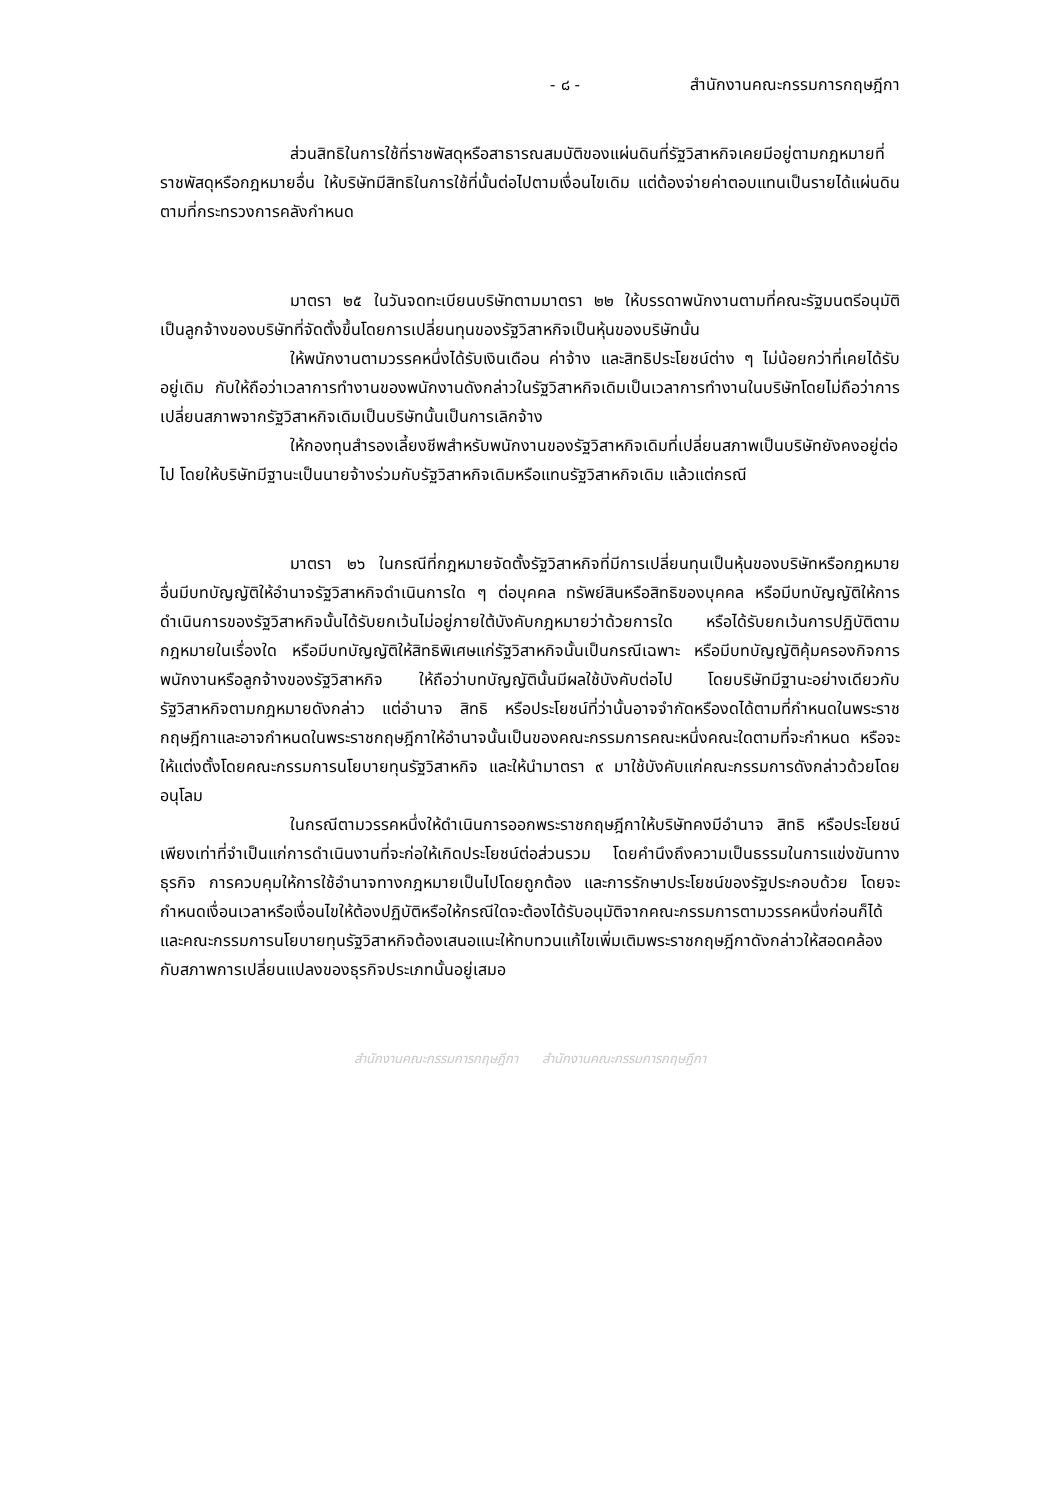- ๘ - สำนักงานคณะกรรมการกฤษฎีกา
ส่วนสิทธิในการใช้ที่ราชพัสดุหรือสาธารณสมบัติของแผ่นดินที่รัฐวิสาหกิจเคยมีอยู่ตามกฎหมายที่ราชพัสดุหรือกฎหมายอื่น ให้บริษัทมีสิทธิในการใช้ที่นั้นต่อไปตามเงื่อนไขเดิม แต่ต้องจ่ายค่าตอบแทนเป็นรายได้แผ่นดินตามที่กระทรวงการคลังกำหนด
มาตรา ๒๕ ในวันจดทะเบียนบริษัทตามมาตรา ๒๒ ให้บรรดาพนักงานตามที่คณะรัฐมนตรีอนุมัติเป็นลูกจ้างของบริษัทที่จัดตั้งขึ้นโดยการเปลี่ยนทุนของรัฐวิสาหกิจเป็นหุ้นของบริษัทนั้น
ให้พนักงานตามวรรคหนึ่งได้รับเงินเดือน ค่าจ้าง และสิทธิประโยชน์ต่าง ๆ ไม่น้อยกว่าที่เคยได้รับอยู่เดิม กับให้ถือว่าเวลาการทำงานของพนักงานดังกล่าวในรัฐวิสาหกิจเดิมเป็นเวลาการทำงานในบริษัทโดยไม่ถือว่าการเปลี่ยนสภาพจากรัฐวิสาหกิจเดิมเป็นบริษัทนั้นเป็นการเลิกจ้าง
ให้กองทุนสำรองเลี้ยงชีพสำหรับพนักงานของรัฐวิสาหกิจเดิมที่เปลี่ยนสภาพเป็นบริษัทยังคงอยู่ต่อไป โดยให้บริษัทมีฐานะเป็นนายจ้างร่วมกับรัฐวิสาหกิจเดิมหรือแทนรัฐวิสาหกิจเดิม แล้วแต่กรณี
มาตรา ๒๖ ในกรณีที่กฎหมายจัดตั้งรัฐวิสาหกิจที่มีการเปลี่ยนทุนเป็นหุ้นของบริษัทหรือกฎหมายอื่นมีบทบัญญัติให้อำนาจรัฐวิสาหกิจดำเนินการใด ๆ ต่อบุคคล ทรัพย์สินหรือสิทธิของบุคคล หรือมีบทบัญญัติให้การดำเนินการของรัฐวิสาหกิจนั้นได้รับยกเว้นไม่อยู่ภายใต้บังคับกฎหมายว่าด้วยการใด หรือได้รับยกเว้นการปฏิบัติตามกฎหมายในเรื่องใด หรือมีบทบัญญัติให้สิทธิพิเศษแก่รัฐวิสาหกิจนั้นเป็นกรณีเฉพาะ หรือมีบทบัญญัติคุ้มครองกิจการพนักงานหรือลูกจ้างของรัฐวิสาหกิจ ให้ถือว่าบทบัญญัตินั้นมีผลใช้บังคับต่อไป โดยบริษัทมีฐานะอย่างเดียวกับรัฐวิสาหกิจตามกฎหมายดังกล่าว แต่อำนาจ สิทธิ หรือประโยชน์ที่ว่านั้นอาจจำกัดหรืองดได้ตามที่กำหนดในพระราชกฤษฎีกาและอาจกำหนดในพระราชกฤษฎีกาให้อำนาจนั้นเป็นของคณะกรรมการคณะหนึ่งคณะใดตามที่จะกำหนด หรือจะให้แต่งตั้งโดยคณะกรรมการนโยบายทุนรัฐวิสาหกิจ และให้นำมาตรา ๙ มาใช้บังคับแก่คณะกรรมการดังกล่าวด้วยโดยอนุโลม
ในกรณีตามวรรคหนึ่งให้ดำเนินการออกพระราชกฤษฎีกาให้บริษัทคงมีอำนาจ สิทธิ หรือประโยชน์เพียงเท่าที่จำเป็นแก่การดำเนินงานที่จะก่อให้เกิดประโยชน์ต่อส่วนรวม โดยคำนึงถึงความเป็นธรรมในการแข่งขันทางธุรกิจ การควบคุมให้การใช้อำนาจทางกฎหมายเป็นไปโดยถูกต้อง และการรักษาประโยชน์ของรัฐประกอบด้วย โดยจะกำหนดเงื่อนเวลาหรือเงื่อนไขให้ต้องปฏิบัติหรือให้กรณีใดจะต้องได้รับอนุมัติจากคณะกรรมการตามวรรคหนึ่งก่อนก็ได้ และคณะกรรมการนโยบายทุนรัฐวิสาหกิจต้องเสนอแนะให้ทบทวนแก้ไขเพิ่มเติมพระราชกฤษฎีกาดังกล่าวให้สอดคล้องกับสภาพการเปลี่ยนแปลงของธุรกิจประเภทนั้นอยู่เสมอ
สำนักงานคณะกรรมการกฤษฎีกา สำนักงานคณะกรรมการกฤษฎีกา